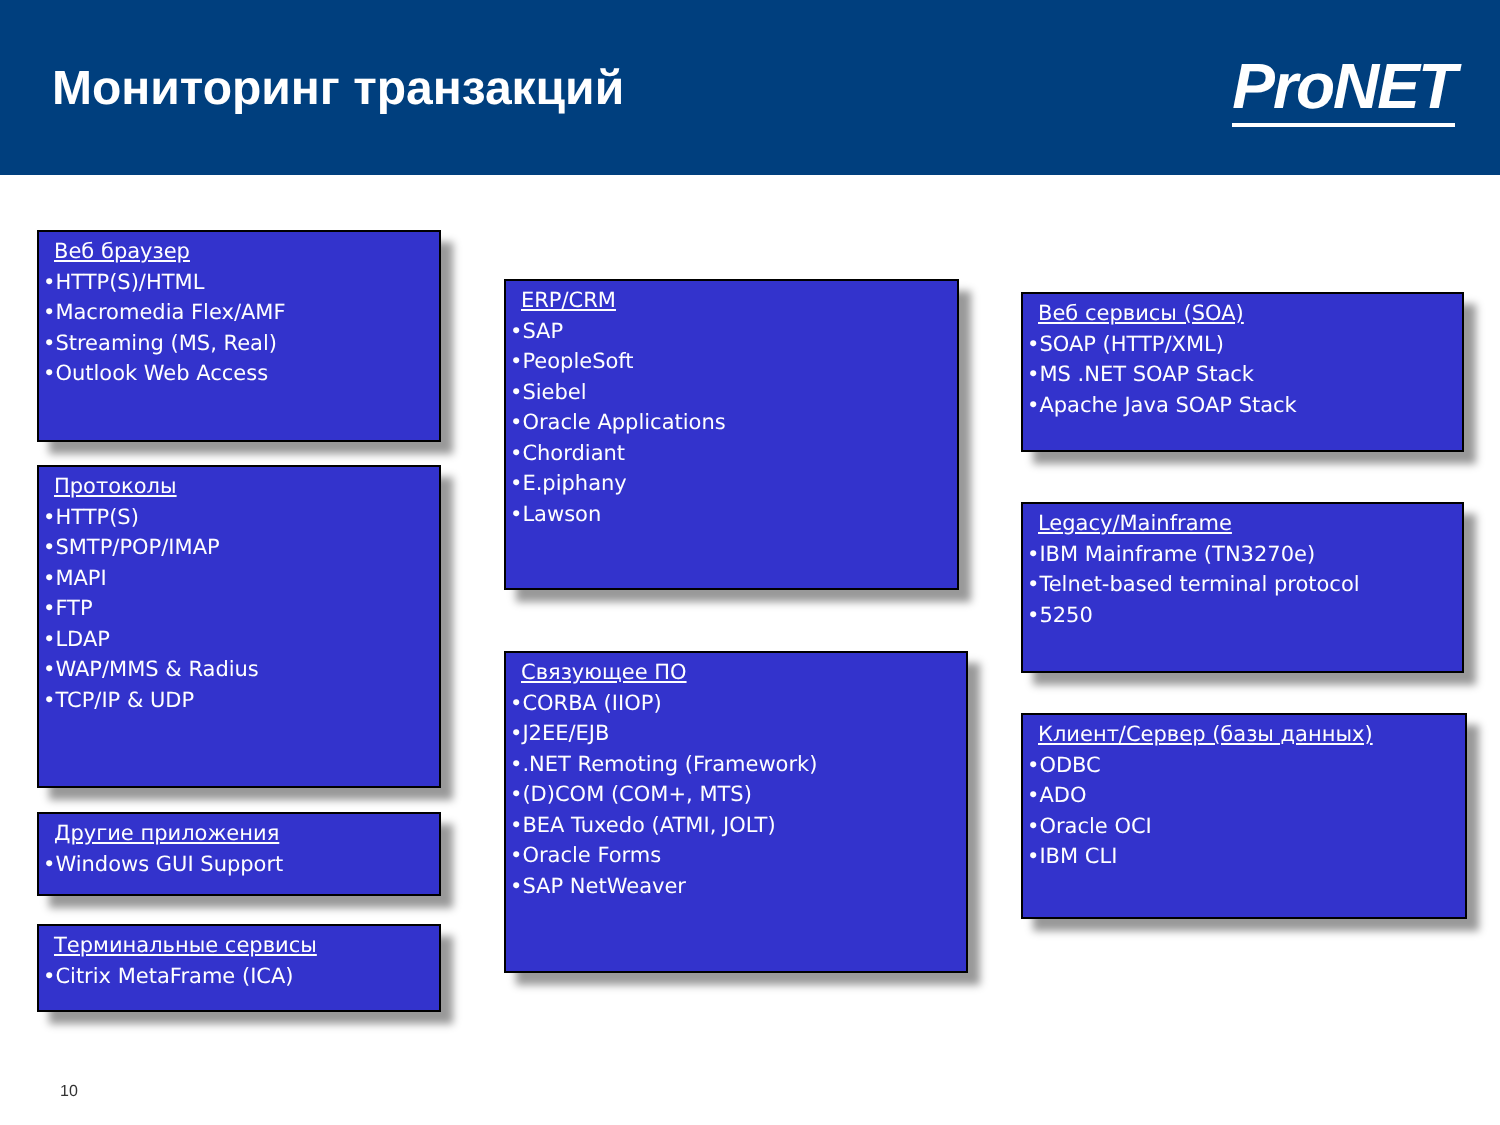Мониторинг транзакций
ProNET
Веб браузер
•HTTP(S)/HTML
•Macromedia Flex/AMF
•Streaming (MS, Real)
•Outlook Web Access
Протоколы
•HTTP(S)
•SMTP/POP/IMAP
•MAPI
•FTP
•LDAP
•WAP/MMS & Radius
•TCP/IP & UDP
Другие приложения
•Windows GUI Support
Терминальные сервисы
•Citrix MetaFrame (ICA)
ERP/CRM
•SAP
•PeopleSoft
•Siebel
•Oracle Applications
•Chordiant
•E.piphany
•Lawson
Связующее ПО
•CORBA (IIOP)
•J2EE/EJB
•.NET Remoting (Framework)
•(D)COM (COM+, MTS)
•BEA Tuxedo (ATMI, JOLT)
•Oracle Forms
•SAP NetWeaver
Веб сервисы (SOA)
•SOAP (HTTP/XML)
•MS .NET SOAP Stack
•Apache Java SOAP Stack
Legacy/Mainframe
•IBM Mainframe (TN3270e)
•Telnet-based terminal protocol
•5250
Клиент/Сервер (базы данных)
•ODBC
•ADO
•Oracle OCI
•IBM CLI
10